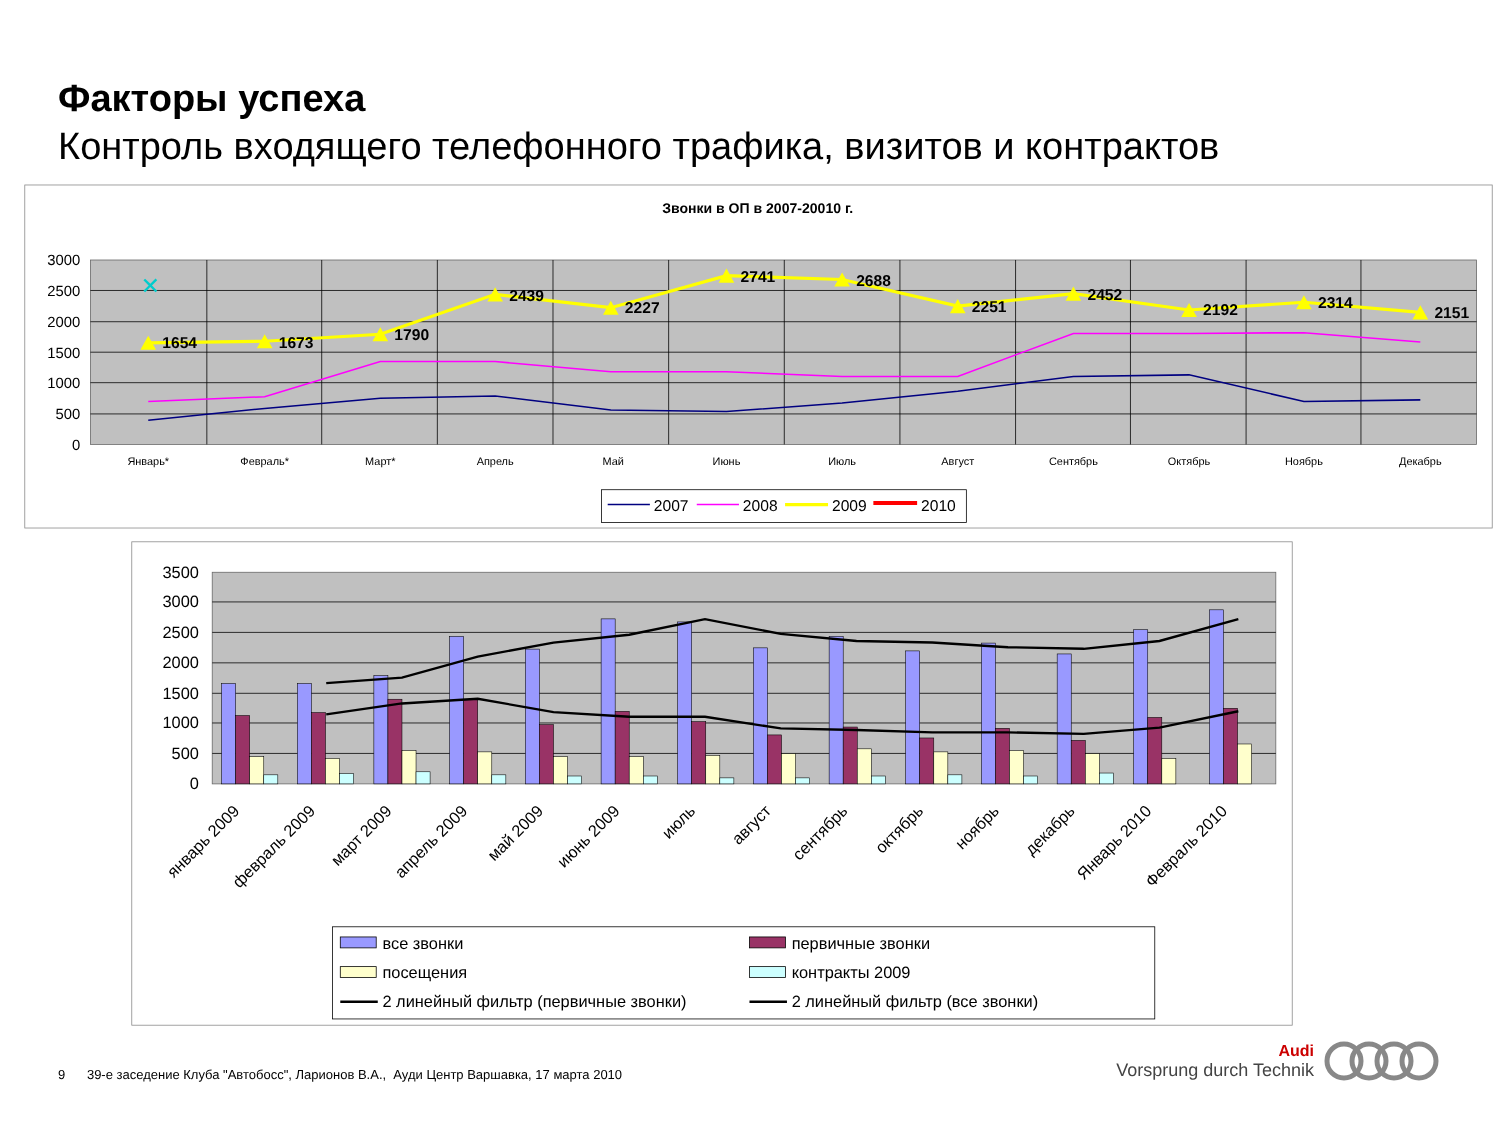Факторы успеха
Контроль входящего телефонного трафика, визитов и контрактов
Звонки в ОП в 2007-20010 г.
3000
2500
2000
1500
1000
500
0
✕
1654
1673
1790
2439
2227
2741
2688
2251
2452
2192
2314
2151
Январь*
Февраль*
Март*
Апрель
Май
Июнь
Июль
Август
Сентябрь
Октябрь
Ноябрь
Декабрь
2007
2008
2009
2010
3500
3000
2500
2000
1500
1000
500
0
январь 2009
февраль 2009
март 2009
апрель 2009
май 2009
июнь 2009
июль
август
сентябрь
октябрь
ноябрь
декабрь
Январь 2010
Февраль 2010
все звонки
первичные звонки
посещения
контракты 2009
2 линейный фильтр (первичные звонки)
2 линейный фильтр (все звонки)
9 39-е заседение Клуба "Автобосс", Ларионов В.А., Ауди Центр Варшавка, 17 марта 2010
Audi
Vorsprung durch Technik